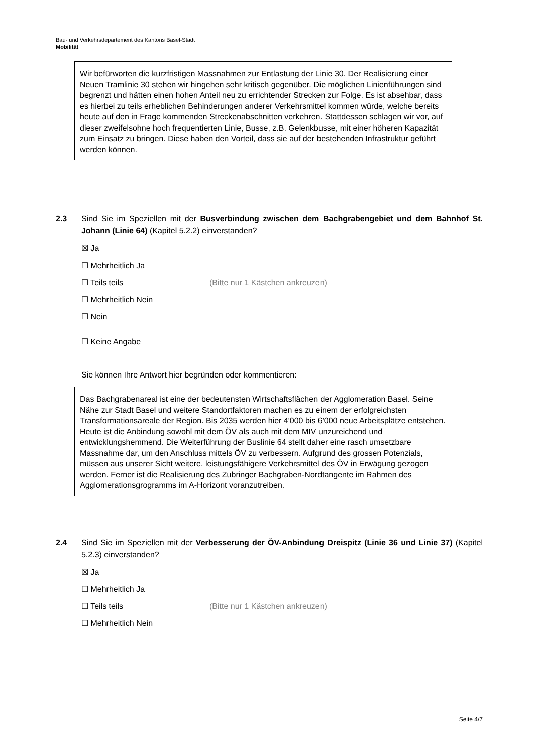Bau- und Verkehrsdepartement des Kantons Basel-Stadt
Mobilität
Wir befürworten die kurzfristigen Massnahmen zur Entlastung der Linie 30. Der Realisierung einer Neuen Tramlinie 30 stehen wir hingehen sehr kritisch gegenüber. Die möglichen Linienführungen sind begrenzt und hätten einen hohen Anteil neu zu errichtender Strecken zur Folge. Es ist absehbar, dass es hierbei zu teils erheblichen Behinderungen anderer Verkehrsmittel kommen würde, welche bereits heute auf den in Frage kommenden Streckenabschnitten verkehren. Stattdessen schlagen wir vor, auf dieser zweifelsohne hoch frequentierten Linie, Busse, z.B. Gelenkbusse, mit einer höheren Kapazität zum Einsatz zu bringen. Diese haben den Vorteil, dass sie auf der bestehenden Infrastruktur geführt werden können.
2.3 Sind Sie im Speziellen mit der Busverbindung zwischen dem Bachgrabengebiet und dem Bahnhof St. Johann (Linie 64) (Kapitel 5.2.2) einverstanden?
☒ Ja
☐ Mehrheitlich Ja
☐ Teils teils (Bitte nur 1 Kästchen ankreuzen)
☐ Mehrheitlich Nein
☐ Nein
☐ Keine Angabe
Sie können Ihre Antwort hier begründen oder kommentieren:
Das Bachgrabenareal ist eine der bedeutensten Wirtschaftsflächen der Agglomeration Basel. Seine Nähe zur Stadt Basel und weitere Standortfaktoren machen es zu einem der erfolgreichsten Transformationsareale der Region. Bis 2035 werden hier 4'000 bis 6'000 neue Arbeitsplätze entstehen. Heute ist die Anbindung sowohl mit dem ÖV als auch mit dem MIV unzureichend und entwicklungshemmend. Die Weiterführung der Buslinie 64 stellt daher eine rasch umsetzbare Massnahme dar, um den Anschluss mittels ÖV zu verbessern. Aufgrund des grossen Potenzials, müssen aus unserer Sicht weitere, leistungsfähigere Verkehrsmittel des ÖV in Erwägung gezogen werden. Ferner ist die Realisierung des Zubringer Bachgraben-Nordtangente im Rahmen des Agglomerationsgrogramms im A-Horizont voranzutreiben.
2.4 Sind Sie im Speziellen mit der Verbesserung der ÖV-Anbindung Dreispitz (Linie 36 und Linie 37) (Kapitel 5.2.3) einverstanden?
☒ Ja
☐ Mehrheitlich Ja
☐ Teils teils (Bitte nur 1 Kästchen ankreuzen)
☐ Mehrheitlich Nein
Seite 4/7